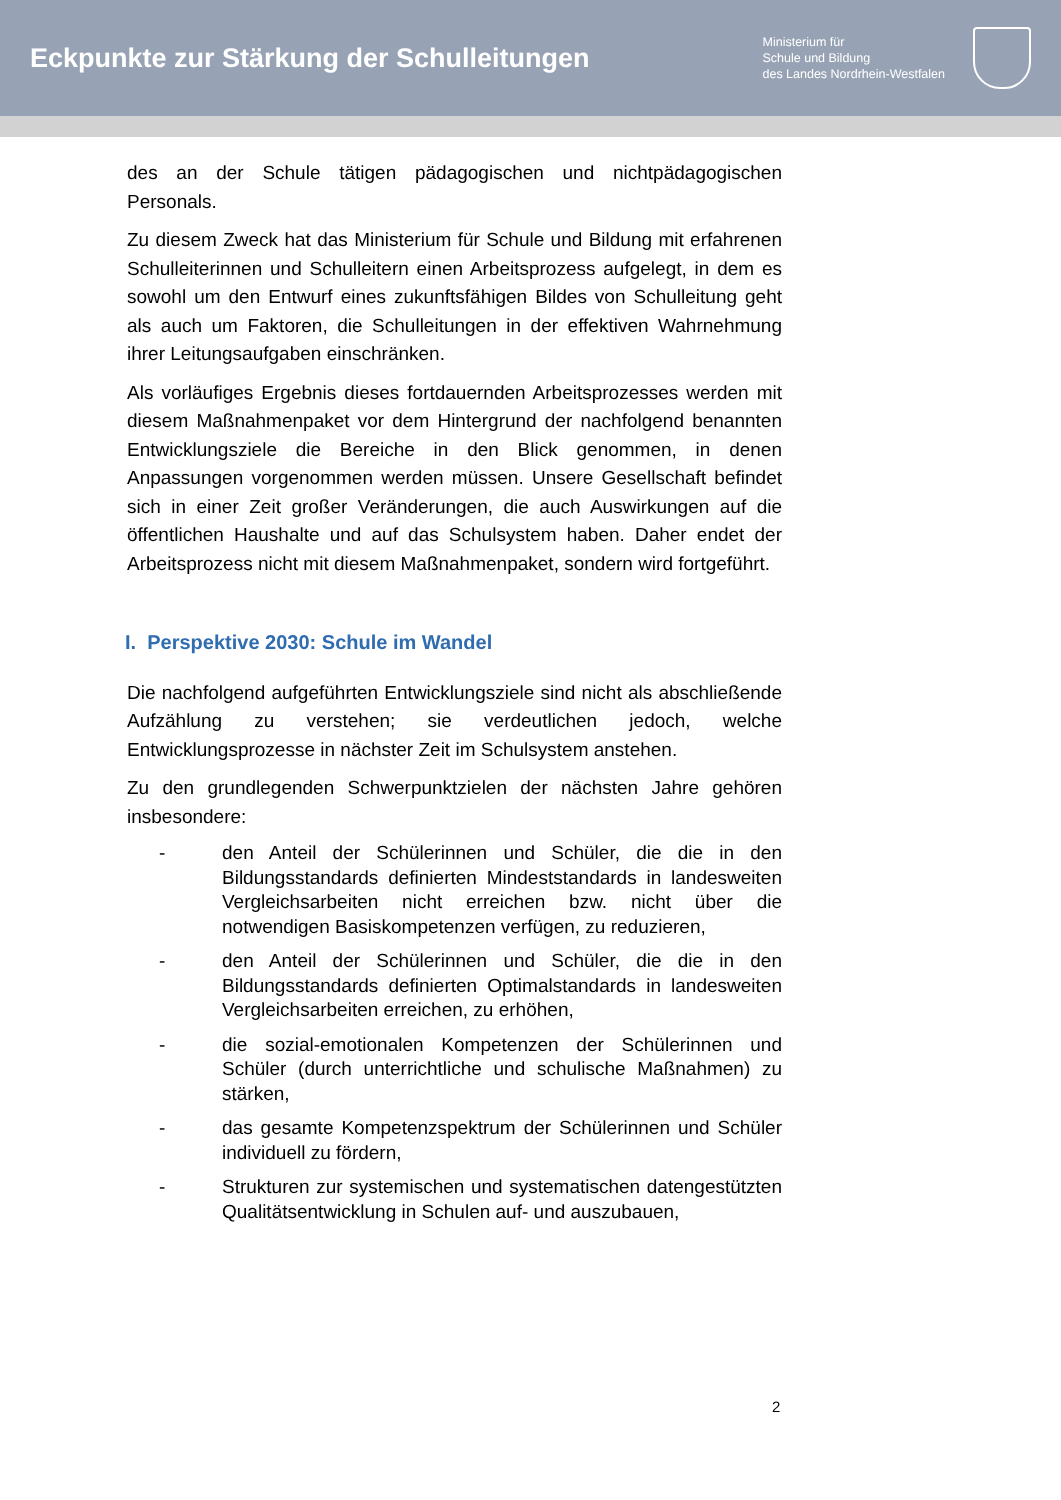Eckpunkte zur Stärkung der Schulleitungen
Ministerium für
Schule und Bildung
des Landes Nordrhein-Westfalen
des an der Schule tätigen pädagogischen und nichtpädagogischen Personals.
Zu diesem Zweck hat das Ministerium für Schule und Bildung mit erfahrenen Schulleiterinnen und Schulleitern einen Arbeitsprozess aufgelegt, in dem es sowohl um den Entwurf eines zukunftsfähigen Bildes von Schulleitung geht als auch um Faktoren, die Schulleitungen in der effektiven Wahrnehmung ihrer Leitungsaufgaben einschränken.
Als vorläufiges Ergebnis dieses fortdauernden Arbeitsprozesses werden mit diesem Maßnahmenpaket vor dem Hintergrund der nachfolgend benannten Entwicklungsziele die Bereiche in den Blick genommen, in denen Anpassungen vorgenommen werden müssen. Unsere Gesellschaft befindet sich in einer Zeit großer Veränderungen, die auch Auswirkungen auf die öffentlichen Haushalte und auf das Schulsystem haben. Daher endet der Arbeitsprozess nicht mit diesem Maßnahmenpaket, sondern wird fortgeführt.
I. Perspektive 2030: Schule im Wandel
Die nachfolgend aufgeführten Entwicklungsziele sind nicht als abschließende Aufzählung zu verstehen; sie verdeutlichen jedoch, welche Entwicklungsprozesse in nächster Zeit im Schulsystem anstehen.
Zu den grundlegenden Schwerpunktzielen der nächsten Jahre gehören insbesondere:
- den Anteil der Schülerinnen und Schüler, die die in den Bildungsstandards definierten Mindeststandards in landesweiten Vergleichsarbeiten nicht erreichen bzw. nicht über die notwendigen Basiskompetenzen verfügen, zu reduzieren,
- den Anteil der Schülerinnen und Schüler, die die in den Bildungsstandards definierten Optimalstandards in landesweiten Vergleichsarbeiten erreichen, zu erhöhen,
- die sozial-emotionalen Kompetenzen der Schülerinnen und Schüler (durch unterrichtliche und schulische Maßnahmen) zu stärken,
- das gesamte Kompetenzspektrum der Schülerinnen und Schüler individuell zu fördern,
- Strukturen zur systemischen und systematischen datengestützten Qualitätsentwicklung in Schulen auf- und auszubauen,
2